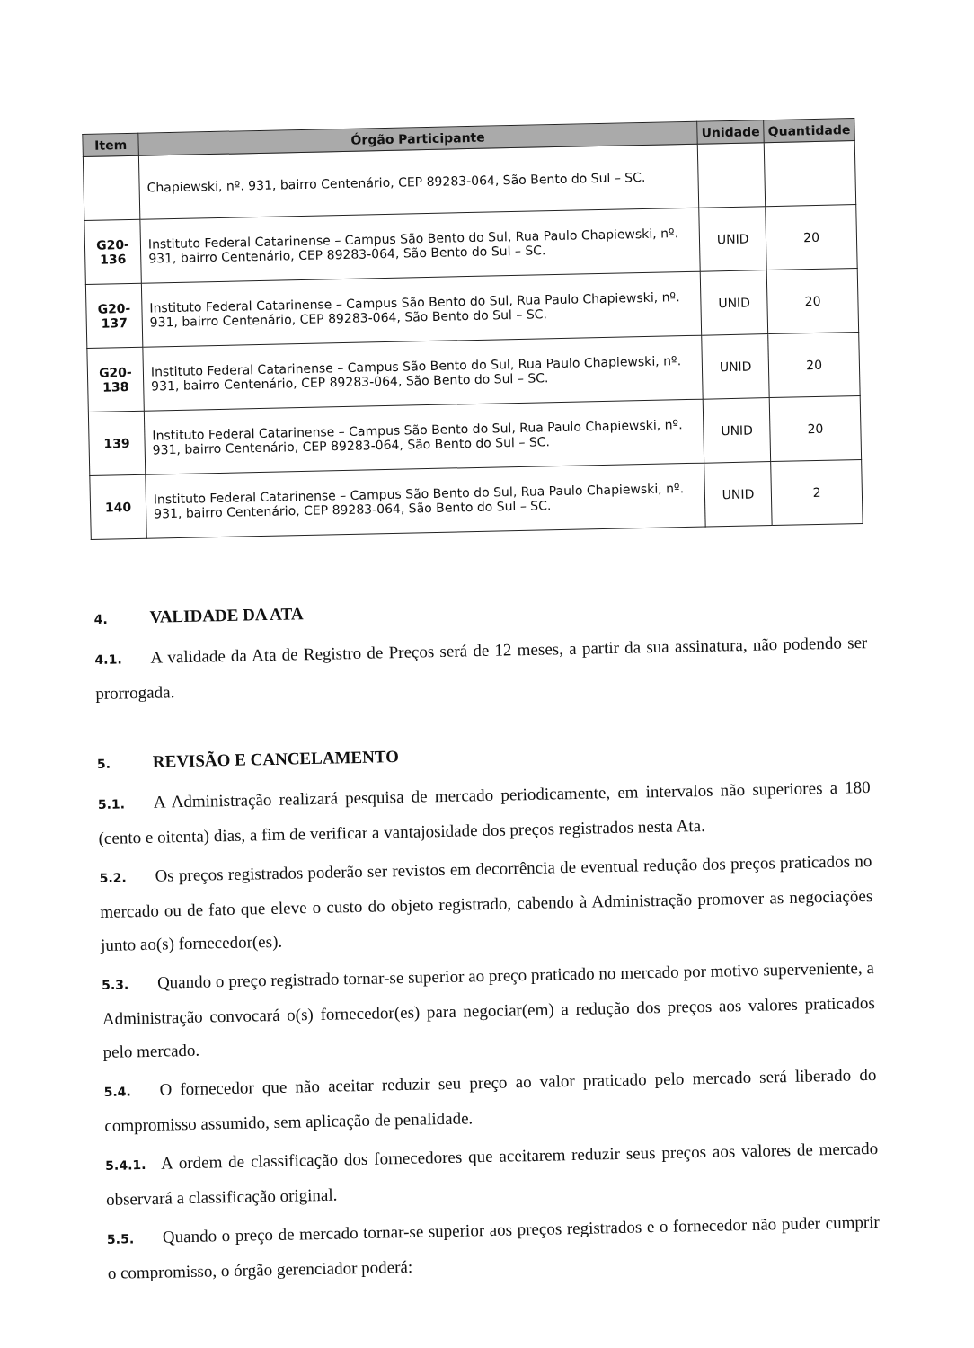| Item | Órgão Participante | Unidade | Quantidade |
| --- | --- | --- | --- |
| | Chapiewski, nº. 931, bairro Centenário, CEP 89283-064, São Bento do Sul – SC. | | |
| G20-136 | Instituto Federal Catarinense – Campus São Bento do Sul, Rua Paulo Chapiewski, nº. 931, bairro Centenário, CEP 89283-064, São Bento do Sul – SC. | UNID | 20 |
| G20-137 | Instituto Federal Catarinense – Campus São Bento do Sul, Rua Paulo Chapiewski, nº. 931, bairro Centenário, CEP 89283-064, São Bento do Sul – SC. | UNID | 20 |
| G20-138 | Instituto Federal Catarinense – Campus São Bento do Sul, Rua Paulo Chapiewski, nº. 931, bairro Centenário, CEP 89283-064, São Bento do Sul – SC. | UNID | 20 |
| 139 | Instituto Federal Catarinense – Campus São Bento do Sul, Rua Paulo Chapiewski, nº. 931, bairro Centenário, CEP 89283-064, São Bento do Sul – SC. | UNID | 20 |
| 140 | Instituto Federal Catarinense – Campus São Bento do Sul, Rua Paulo Chapiewski, nº. 931, bairro Centenário, CEP 89283-064, São Bento do Sul – SC. | UNID | 2 |
4. VALIDADE DA ATA
4.1. A validade da Ata de Registro de Preços será de 12 meses, a partir da sua assinatura, não podendo ser prorrogada.
5. REVISÃO E CANCELAMENTO
5.1. A Administração realizará pesquisa de mercado periodicamente, em intervalos não superiores a 180 (cento e oitenta) dias, a fim de verificar a vantajosidade dos preços registrados nesta Ata.
5.2. Os preços registrados poderão ser revistos em decorrência de eventual redução dos preços praticados no mercado ou de fato que eleve o custo do objeto registrado, cabendo à Administração promover as negociações junto ao(s) fornecedor(es).
5.3. Quando o preço registrado tornar-se superior ao preço praticado no mercado por motivo superveniente, a Administração convocará o(s) fornecedor(es) para negociar(em) a redução dos preços aos valores praticados pelo mercado.
5.4. O fornecedor que não aceitar reduzir seu preço ao valor praticado pelo mercado será liberado do compromisso assumido, sem aplicação de penalidade.
5.4.1. A ordem de classificação dos fornecedores que aceitarem reduzir seus preços aos valores de mercado observará a classificação original.
5.5. Quando o preço de mercado tornar-se superior aos preços registrados e o fornecedor não puder cumprir o compromisso, o órgão gerenciador poderá: